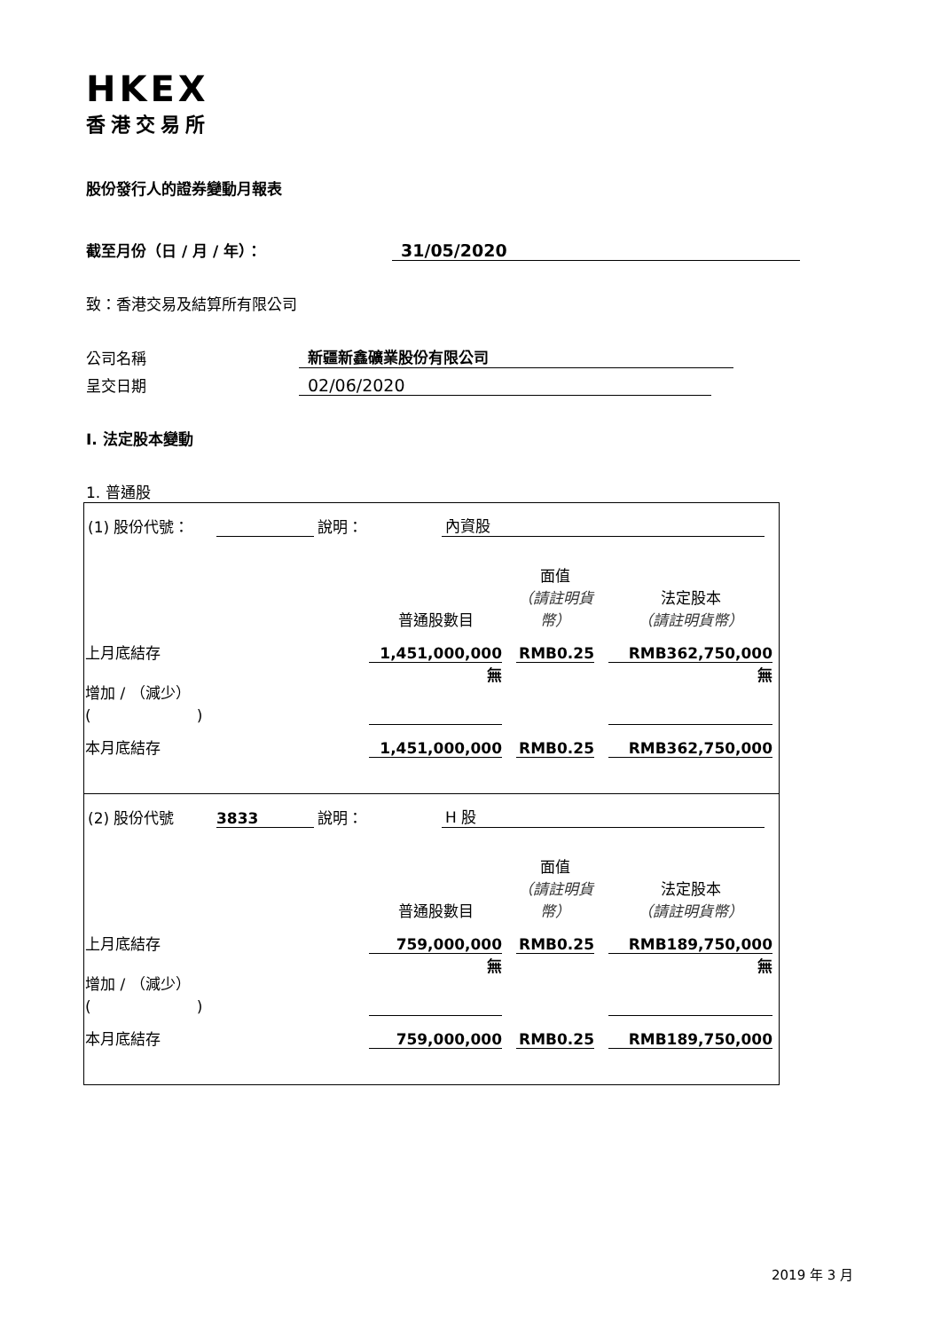HKEX
香港交易所
股份發行人的證券變動月報表
截至月份（日 / 月 / 年）： 31/05/2020
致：香港交易及結算所有限公司
公司名稱 新疆新鑫礦業股份有限公司
呈交日期 02/06/2020
I. 法定股本變動
1. 普通股
| (1) 股份代號： 說明： 內資股 / / 普通股數目 / / 面值 （請註明貨幣） / / 法定股本 （請註明貨幣） / / 上月底結存 / 1,451,000,000 / / RMB0.25 / / RMB362,750,000 / / 增加 / （減少） ( ) / 無 / / / / 無 / / 本月底結存 / 1,451,000,000 / / RMB0.25 / / RMB362,750,000 / |
| (2) 股份代號 3833 說明： H 股 / / 普通股數目 / / 面值 （請註明貨幣） / / 法定股本 （請註明貨幣） / / 上月底結存 / 759,000,000 / / RMB0.25 / / RMB189,750,000 / / 增加 / （減少） ( ) / 無 / / / / 無 / / 本月底結存 / 759,000,000 / / RMB0.25 / / RMB189,750,000 / |
2019 年 3 月